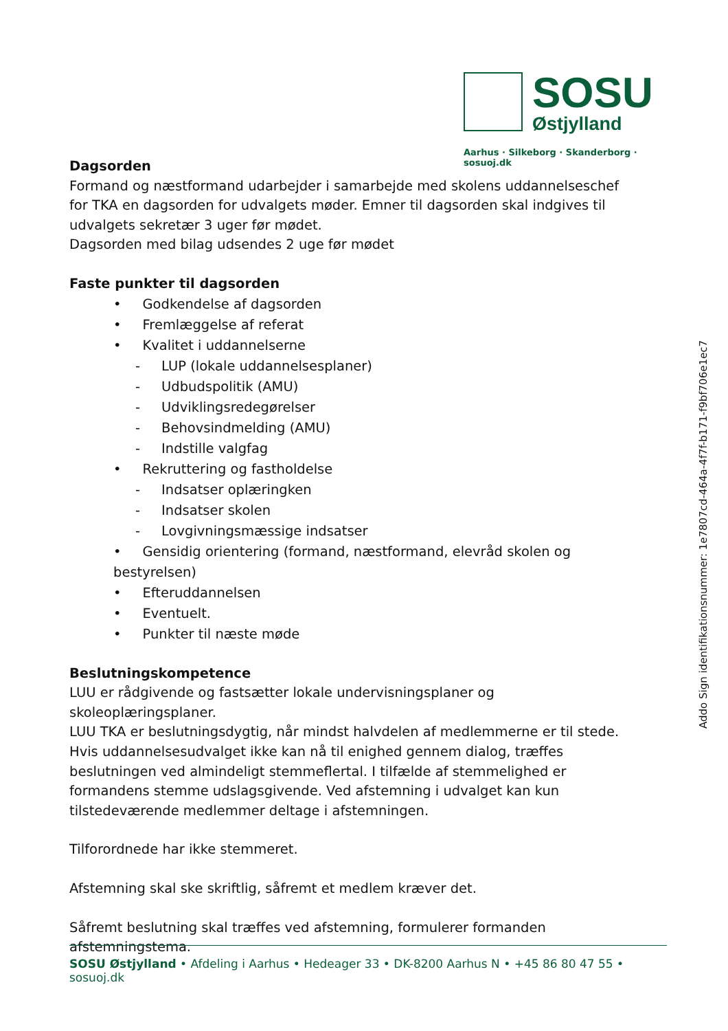SOSU
Østjylland
Aarhus · Silkeborg · Skanderborg · sosuoj.dk
Dagsorden
Formand og næstformand udarbejder i samarbejde med skolens uddannelseschef for TKA en dagsorden for udvalgets møder. Emner til dagsorden skal indgives til udvalgets sekretær 3 uger før mødet.
Dagsorden med bilag udsendes 2 uge før mødet
Faste punkter til dagsorden
• Godkendelse af dagsorden
• Fremlæggelse af referat
• Kvalitet i uddannelserne
- LUP (lokale uddannelsesplaner)
- Udbudspolitik (AMU)
- Udviklingsredegørelser
- Behovsindmelding (AMU)
- Indstille valgfag
• Rekruttering og fastholdelse
- Indsatser oplæringken
- Indsatser skolen
- Lovgivningsmæssige indsatser
• Gensidig orientering (formand, næstformand, elevråd skolen og bestyrelsen)
• Efteruddannelsen
• Eventuelt.
• Punkter til næste møde
Beslutningskompetence
LUU er rådgivende og fastsætter lokale undervisningsplaner og skoleoplæringsplaner.
LUU TKA er beslutningsdygtig, når mindst halvdelen af medlemmerne er til stede. Hvis uddannelsesudvalget ikke kan nå til enighed gennem dialog, træffes beslutningen ved almindeligt stemmeflertal. I tilfælde af stemmelighed er formandens stemme udslagsgivende. Ved afstemning i udvalget kan kun tilstedeværende medlemmer deltage i afstemningen.
Tilforordnede har ikke stemmeret.
Afstemning skal ske skriftlig, såfremt et medlem kræver det.
Såfremt beslutning skal træffes ved afstemning, formulerer formanden afstemningstema.
SOSU Østjylland • Afdeling i Aarhus • Hedeager 33 • DK-8200 Aarhus N • +45 86 80 47 55 • sosuoj.dk
Addo Sign identifikationsnummer: 1e7807cd-464a-4f7f-b171-f9bf706e1ec7